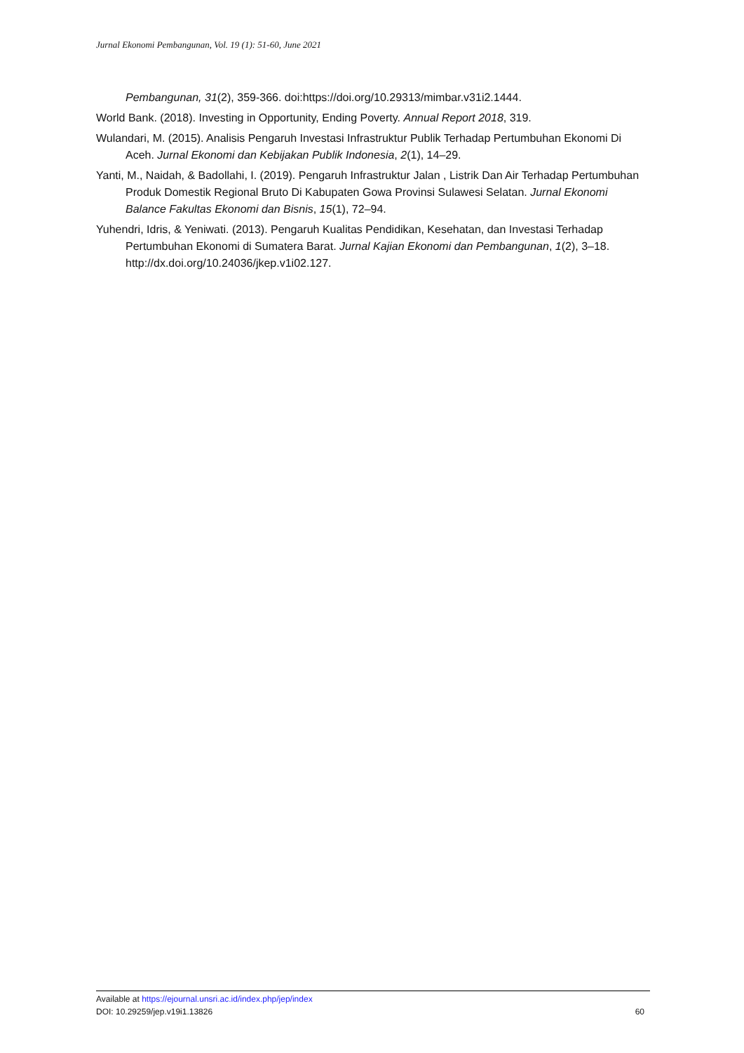Jurnal Ekonomi Pembangunan, Vol. 19 (1): 51-60, June 2021
Pembangunan, 31(2), 359-366. doi:https://doi.org/10.29313/mimbar.v31i2.1444.
World Bank. (2018). Investing in Opportunity, Ending Poverty. Annual Report 2018, 319.
Wulandari, M. (2015). Analisis Pengaruh Investasi Infrastruktur Publik Terhadap Pertumbuhan Ekonomi Di Aceh. Jurnal Ekonomi dan Kebijakan Publik Indonesia, 2(1), 14–29.
Yanti, M., Naidah, & Badollahi, I. (2019). Pengaruh Infrastruktur Jalan , Listrik Dan Air Terhadap Pertumbuhan Produk Domestik Regional Bruto Di Kabupaten Gowa Provinsi Sulawesi Selatan. Jurnal Ekonomi Balance Fakultas Ekonomi dan Bisnis, 15(1), 72–94.
Yuhendri, Idris, & Yeniwati. (2013). Pengaruh Kualitas Pendidikan, Kesehatan, dan Investasi Terhadap Pertumbuhan Ekonomi di Sumatera Barat. Jurnal Kajian Ekonomi dan Pembangunan, 1(2), 3–18. http://dx.doi.org/10.24036/jkep.v1i02.127.
Available at https://ejournal.unsri.ac.id/index.php/jep/index
DOI: 10.29259/jep.v19i1.13826 60